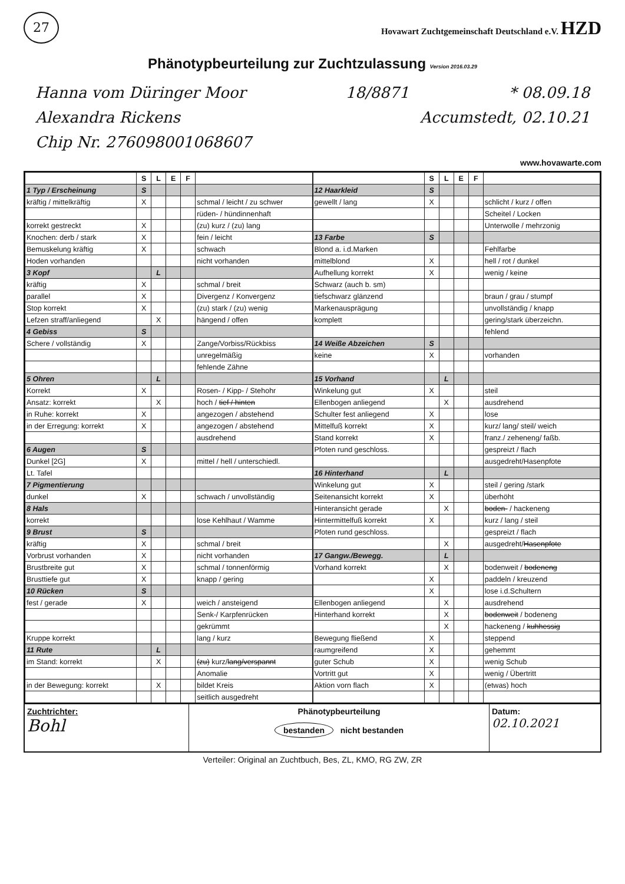27
Hovawart Zuchtgemeinschaft Deutschland e.V. HZD
Phänotypbeurteilung zur Zuchtzulassung Version 2016.03.29
Hanna vom Düringer Moor 18/8871 * 08.09.18
Alexandra Rickens Accumstedt, 02.10.21
Chip Nr. 276098001068607
www.hovawarte.com
| | S | L | E | F | |
| --- | --- | --- | --- | --- | --- |
| 1 Typ / Erscheinung | S | | | | |
| kräftig / mittelkräftig | X | | | | schmal / leicht / zu schwer |
| | | | | | rüden- / hündinnenhaft |
| korrekt gestreckt | X | | | | (zu) kurz / (zu) lang |
| Knochen: derb / stark | X | | | | fein / leicht |
| Bemuskelung kräftig | X | | | | schwach |
| Hoden vorhanden | | | | | nicht vorhanden |
| 3 Kopf | | L | | | |
| kräftig | X | | | | schmal / breit |
| parallel | X | | | | Divergenz / Konvergenz |
| Stop korrekt | X | | | | (zu) stark / (zu) wenig |
| Lefzen straff/anliegend | | X | | | hängend / offen |
| 4 Gebiss | S | | | | |
| Schere / vollständig | X | | | | Zange/Vorbiss/Rückbiss |
| | | | | | unregelmäßig |
| | | | | | fehlende Zähne |
| 5 Ohren | | L | | | |
| Korrekt | X | | | | Rosen- / Kipp- / Stehohr |
| Ansatz: korrekt | | X | | | hoch / tief / hinten |
| in Ruhe: korrekt | X | | | | angezogen / abstehend |
| in der Erregung: korrekt | X | | | | angezogen / abstehend |
| | | | | | ausdrehend |
| 6 Augen | S | | | | |
| Dunkel [2G] | X | | | | mittel / hell / unterschiedl. |
| Lt. Tafel | | | | | |
| 7 Pigmentierung | | | | | |
| dunkel | X | | | | schwach / unvollständig |
| 8 Hals | | | | | |
| korrekt | | | | | lose Kehlhaut / Wamme |
| 9 Brust | S | | | | |
| kräftig | X | | | | schmal / breit |
| Vorbrust vorhanden | X | | | | nicht vorhanden |
| Brustbreite gut | X | | | | schmal / tonnenförmig |
| Brusttiefe gut | X | | | | knapp / gering |
| 10 Rücken | S | | | | |
| fest / gerade | X | | | | weich / ansteigend |
| | | | | | Senk-/ Karpfenrücken |
| | | | | | gekrümmt |
| Kruppe korrekt | | | | | lang / kurz |
| 11 Rute | | L | | | |
| im Stand: korrekt | | X | | | (zu) kurz/ lang/verspannt |
| | | | | | Anomalie |
| in der Bewegung: korrekt | | X | | | bildet Kreis |
| | | | | | seitlich ausgedreht |
| | S | L | E | F | |
| --- | --- | --- | --- | --- | --- |
| 12 Haarkleid | S | | | | |
| gewellt / lang | X | | | | schlicht / kurz / offen |
| | | | | | Scheitel / Locken |
| | | | | | Unterwolle / mehrzonig |
| 13 Farbe | S | | | | |
| Blond a. i.d.Marken | | | | | Fehlfarbe |
| mittelblond | X | | | | hell / rot / dunkel |
| Aufhellung korrekt | X | | | | wenig / keine |
| Schwarz (auch b. sm) | | | | | |
| tiefschwarz glänzend | | | | | braun / grau / stumpf |
| Markenausprägung | | | | | unvollständig / knapp |
| komplett | | | | | gering/stark überzeichn. |
| | | | | | fehlend |
| 14 Weiße Abzeichen | S | | | | |
| keine | X | | | | vorhanden |
| 15 Vorhand | | L | | | |
| Winkelung gut | X | | | | steil |
| Ellenbogen anliegend | | X | | | ausdrehend |
| Schulter fest anliegend | X | | | | lose |
| Mittelfuß korrekt | X | | | | kurz/ lang/ steil/ weich |
| Stand korrekt | X | | | | franz./ zeheneng/ faßb. |
| Pfoten rund geschloss. | | | | | gespreizt / flach |
| | | | | | ausgedreht/Hasenpfote |
| 16 Hinterhand | | L | | | |
| Winkelung gut | X | | | | steil / gering /stark |
| Seitenansicht korrekt | X | | | | überhöht |
| Hinteransicht gerade | | X | | | boden- / hackeneng |
| Hintermittelfuß korrekt | X | | | | kurz / lang / steil |
| Pfoten rund geschloss. | | | | | gespreizt / flach |
| | | X | | | ausgedreht/ Hasenpfote |
| 17 Gangw./Bewegg. | | L | | | |
| Vorhand korrekt | | X | | | bodenweit / bodeneng |
| | X | | | | paddeln / kreuzend |
| | X | | | | lose i.d.Schultern |
| Ellenbogen anliegend | | X | | | ausdrehend |
| Hinterhand korrekt | | X | | | bodenweit / bodeneng |
| | | X | | | hackeneng / kuhhessig |
| Bewegung fließend | X | | | | steppend |
| raumgreifend | X | | | | gehemmt |
| guter Schub | X | | | | wenig Schub |
| Vortritt gut | X | | | | wenig / Übertritt |
| Aktion vorn flach | X | | | | (etwas) hoch |
Zuchtrichter:
Bohl
Phänotypbeurteilung
bestanden nicht bestanden
Datum:
02.10.2021
Verteiler: Original an Zuchtbuch, Bes, ZL, KMO, RG ZW, ZR